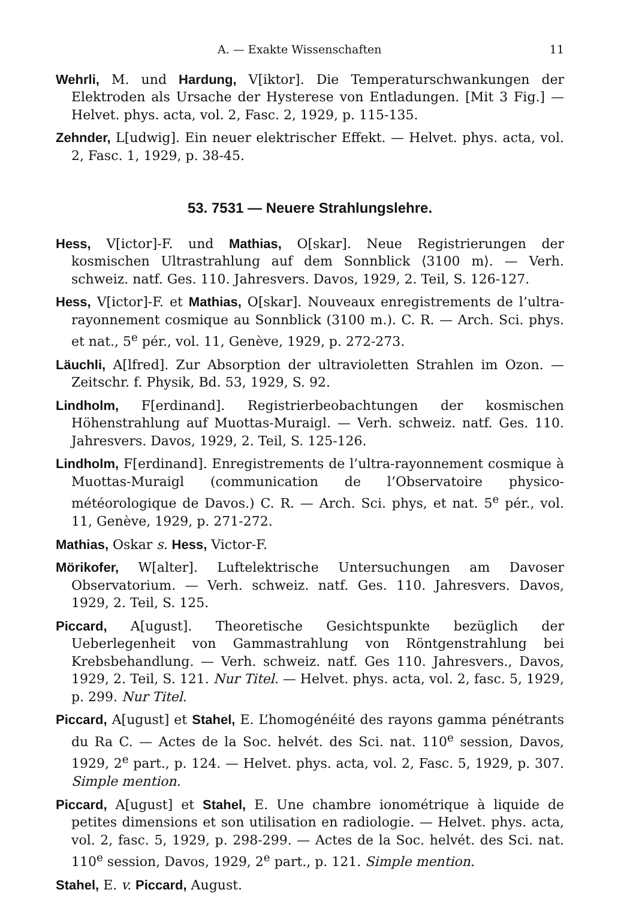A. — Exakte Wissenschaften 11
Wehrli, M. und Hardung, V[iktor]. Die Temperaturschwankungen der Elektroden als Ursache der Hysterese von Entladungen. [Mit 3 Fig.] — Helvet. phys. acta, vol. 2, Fasc. 2, 1929, p. 115-135.
Zehnder, L[udwig]. Ein neuer elektrischer Effekt. — Helvet. phys. acta, vol. 2, Fasc. 1, 1929, p. 38-45.
53. 7531 — Neuere Strahlungslehre.
Hess, V[ictor]-F. und Mathias, O[skar]. Neue Registrierungen der kosmischen Ultrastrahlung auf dem Sonnblick ⟨3100 m⟩. — Verh. schweiz. natf. Ges. 110. Jahresvers. Davos, 1929, 2. Teil, S. 126-127.
Hess, V[ictor]-F. et Mathias, O[skar]. Nouveaux enregistrements de l’ultra-rayonnement cosmique au Sonnblick (3100 m.). C. R. — Arch. Sci. phys. et nat., 5<sup>e</sup> pér., vol. 11, Genève, 1929, p. 272-273.
Läuchli, A[lfred]. Zur Absorption der ultravioletten Strahlen im Ozon. — Zeitschr. f. Physik, Bd. 53, 1929, S. 92.
Lindholm, F[erdinand]. Registrierbeobachtungen der kosmischen Höhenstrahlung auf Muottas-Muraigl. — Verh. schweiz. natf. Ges. 110. Jahresvers. Davos, 1929, 2. Teil, S. 125-126.
Lindholm, F[erdinand]. Enregistrements de l’ultra-rayonnement cosmique à Muottas-Muraigl (communication de l’Observatoire physico-météorologique de Davos.) C. R. — Arch. Sci. phys, et nat. 5<sup>e</sup> pér., vol. 11, Genève, 1929, p. 271-272.
Mathias, Oskar s. Hess, Victor-F.
Mörikofer, W[alter]. Luftelektrische Untersuchungen am Davoser Observatorium. — Verh. schweiz. natf. Ges. 110. Jahresvers. Davos, 1929, 2. Teil, S. 125.
Piccard, A[ugust]. Theoretische Gesichtspunkte bezüglich der Ueberlegenheit von Gammastrahlung von Röntgenstrahlung bei Krebsbehandlung. — Verh. schweiz. natf. Ges 110. Jahresvers., Davos, 1929, 2. Teil, S. 121. Nur Titel. — Helvet. phys. acta, vol. 2, fasc. 5, 1929, p. 299. Nur Titel.
Piccard, A[ugust] et Stahel, E. L’homogénéité des rayons gamma pénétrants du Ra C. — Actes de la Soc. helvét. des Sci. nat. 110<sup>e</sup> session, Davos, 1929, 2<sup>e</sup> part., p. 124. — Helvet. phys. acta, vol. 2, Fasc. 5, 1929, p. 307. Simple mention.
Piccard, A[ugust] et Stahel, E. Une chambre ionométrique à liquide de petites dimensions et son utilisation en radiologie. — Helvet. phys. acta, vol. 2, fasc. 5, 1929, p. 298-299. — Actes de la Soc. helvét. des Sci. nat. 110<sup>e</sup> session, Davos, 1929, 2<sup>e</sup> part., p. 121. Simple mention.
Stahel, E. v. Piccard, August.